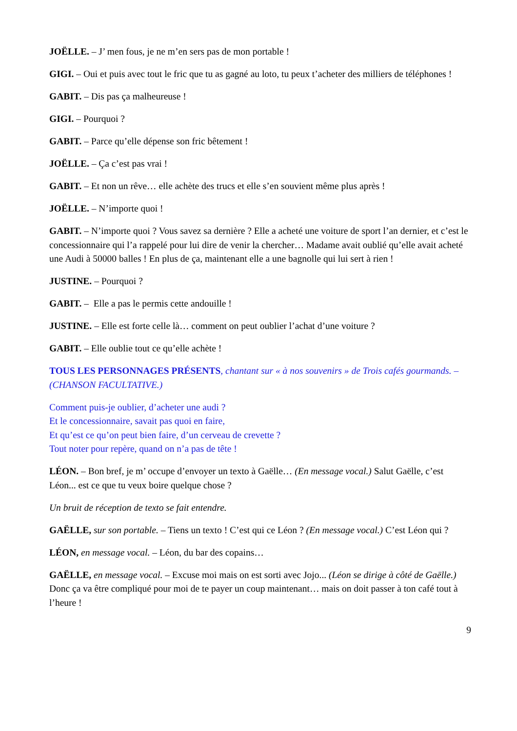JOËLLE. – J’ men fous, je ne m’en sers pas de mon portable !
GIGI. – Oui et puis avec tout le fric que tu as gagné au loto, tu peux t’acheter des milliers de téléphones !
GABIT. – Dis pas ça malheureuse !
GIGI. – Pourquoi ?
GABIT. – Parce qu’elle dépense son fric bêtement !
JOËLLE. – Ça c’est pas vrai !
GABIT. – Et non un rêve… elle achète des trucs et elle s’en souvient même plus après !
JOËLLE. – N’importe quoi !
GABIT. – N’importe quoi ? Vous savez sa dernière ? Elle a acheté une voiture de sport l’an dernier, et c’est le concessionnaire qui l’a rappelé pour lui dire de venir la chercher… Madame avait oublié qu’elle avait acheté une Audi à 50000 balles ! En plus de ça, maintenant elle a une bagnolle qui lui sert à rien !
JUSTINE. – Pourquoi ?
GABIT. – Elle a pas le permis cette andouille !
JUSTINE. – Elle est forte celle là… comment on peut oublier l’achat d’une voiture ?
GABIT. – Elle oublie tout ce qu’elle achète !
TOUS LES PERSONNAGES PRÉSENTS, chantant sur « à nos souvenirs » de Trois cafés gourmands. – (CHANSON FACULTATIVE.)
Comment puis-je oublier, d’acheter une audi ?
Et le concessionnaire, savait pas quoi en faire,
Et qu’est ce qu’on peut bien faire, d’un cerveau de crevette ?
Tout noter pour repère, quand on n’a pas de tête !
LÉON. – Bon bref, je m’ occupe d’envoyer un texto à Gaëlle… (En message vocal.) Salut Gaëlle, c’est Léon... est ce que tu veux boire quelque chose ?
Un bruit de réception de texto se fait entendre.
GAËLLE, sur son portable. – Tiens un texto ! C’est qui ce Léon ? (En message vocal.) C’est Léon qui ?
LÉON, en message vocal. – Léon, du bar des copains…
GAËLLE, en message vocal. – Excuse moi mais on est sorti avec Jojo... (Léon se dirige à côté de Gaëlle.) Donc ça va être compliqué pour moi de te payer un coup maintenant… mais on doit passer à ton café tout à l’heure !
9